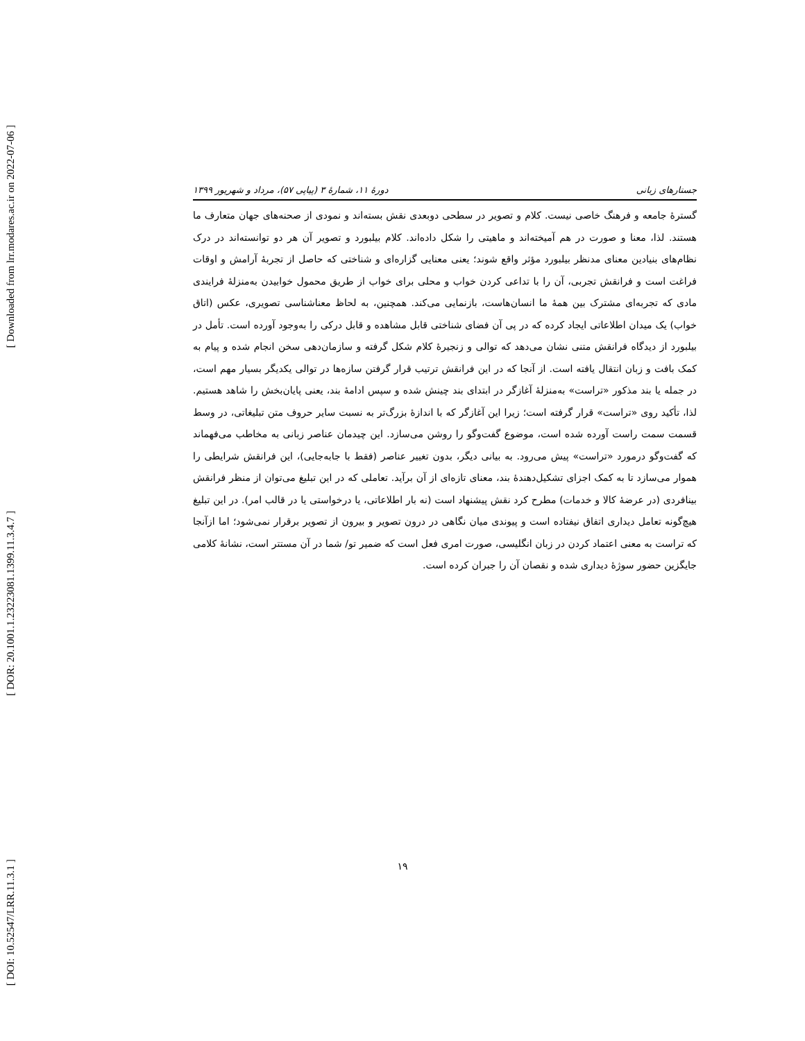[ Downloaded from lrr.modares.ac.ir on 2022-07-06 ]
[ DOR: 20.1001.1.23223081.1399.11.3.4.7 ]
[ DOI: 10.52547/LRR.11.3.1 ]
جستارهای زبانی دورهٔ ۱۱، شمارهٔ ۳ (پیاپی ۵۷)، مرداد و شهریور ۱۳۹۹
گسترهٔ جامعه و فرهنگ خاصی نیست. کلام و تصویر در سطحی دوبعدی نقش بسته‌اند و نمودی از صحنه‌های جهان متعارف ما هستند. لذا، معنا و صورت در هم آمیخته‌اند و ماهیتی را شکل داده‌اند. کلام بیلبورد و تصویر آن هر دو توانسته‌اند در درک نظام‌های بنیادین معنای مدنظر بیلبورد مؤثر واقع شوند؛ یعنی معنایی گزاره‌ای و شناختی که حاصل از تجربهٔ آرامش و اوقات فراغت است و فرانقش تجربی، آن را با تداعی کردن خواب و محلی برای خواب از طریق محمول خوابیدن به‌منزلهٔ فرایندی مادی که تجربه‌ای مشترک بین همهٔ ما انسان‌هاست، بازنمایی می‌کند. همچنین، به لحاظ معناشناسی تصویری، عکس (اتاق خواب) یک میدان اطلاعاتی ایجاد کرده که در پی آن فضای شناختی قابل مشاهده و قابل درکی را به‌وجود آورده است. تأمل در بیلبورد از دیدگاه فرانقش متنی نشان می‌دهد که توالی و زنجیرهٔ کلام شکل گرفته و سازمان‌دهی سخن انجام شده و پیام به کمک بافت و زبان انتقال یافته است. از آنجا که در این فرانقش ترتیب قرار گرفتن سازه‌ها در توالی یکدیگر بسیار مهم است، در جمله یا بند مذکور «تراست» به‌منزلهٔ آغازگر در ابتدای بند چینش شده و سپس ادامهٔ بند، یعنی پایان‌بخش را شاهد هستیم. لذا، تأکید روی «تراست» قرار گرفته است؛ زیرا این آغازگر که با اندازهٔ بزرگ‌تر به نسبت سایر حروف متن تبلیغاتی، در وسط قسمت سمت راست آورده شده است، موضوع گفت‌وگو را روشن می‌سازد. این چیدمان عناصر زبانی به مخاطب می‌فهماند که گفت‌وگو درمورد «تراست» پیش می‌رود. به بیانی دیگر، بدون تغییر عناصر (فقط با جابه‌جایی)، این فرانقش شرایطی را هموار می‌سازد تا به کمک اجزای تشکیل‌دهندهٔ بند، معنای تازه‌ای از آن برآید. تعاملی که در این تبلیغ می‌توان از منظر فرانقش بینافردی (در عرضهٔ کالا و خدمات) مطرح کرد نقش پیشنهاد است (نه بار اطلاعاتی، یا درخواستی یا در قالب امر). در این تبلیغ هیچ‌گونه تعامل دیداری اتفاق نیفتاده است و پیوندی میان نگاهی در درون تصویر و بیرون از تصویر برقرار نمی‌شود؛ اما ازآنجا که تراست به معنی اعتماد کردن در زبان انگلیسی، صورت امری فعل است که ضمیر تو/ شما در آن مستتر است، نشانهٔ کلامی جایگزین حضور سوژهٔ دیداری شده و نقصان آن را جبران کرده است.
۱۹